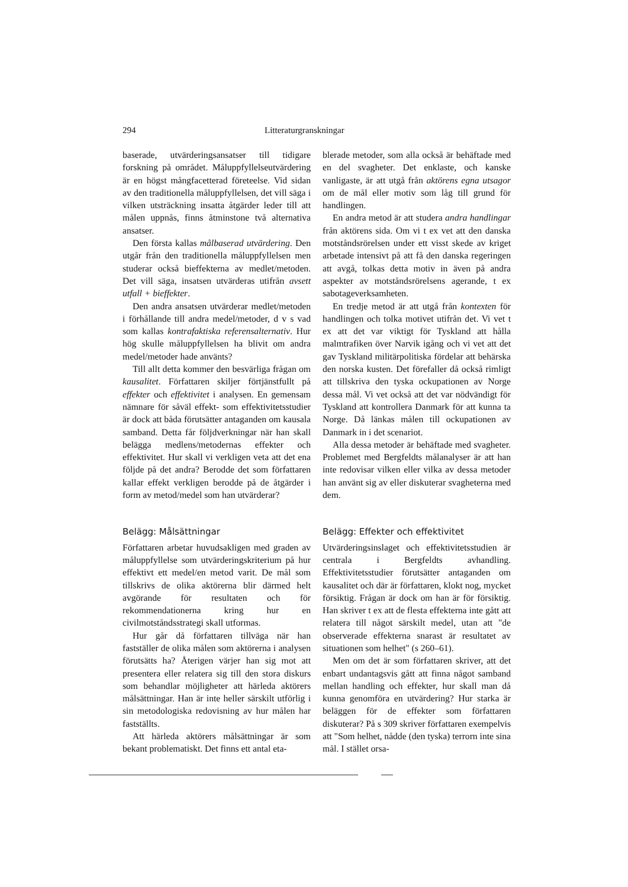294 Litteraturgranskningar
baserade, utvärderingsansatser till tidigare forskning på området. Måluppfyllelseutvärdering är en högst mångfacetterad företeelse. Vid sidan av den traditionella måluppfyllelsen, det vill säga i vilken utsträckning insatta åtgärder leder till att målen uppnås, finns åtminstone två alternativa ansatser.
Den första kallas målbaserad utvärdering. Den utgår från den traditionella måluppfyllelsen men studerar också bieffekterna av medlet/metoden. Det vill säga, insatsen utvärderas utifrån avsett utfall + bieffekter.
Den andra ansatsen utvärderar medlet/metoden i förhållande till andra medel/metoder, d v s vad som kallas kontrafaktiska referensalternativ. Hur hög skulle måluppfyllelsen ha blivit om andra medel/metoder hade använts?
Till allt detta kommer den besvärliga frågan om kausalitet. Författaren skiljer förtjänstfullt på effekter och effektivitet i analysen. En gemensam nämnare för såväl effekt- som effektivitetsstudier är dock att båda förutsätter antaganden om kausala samband. Detta får följdverkningar när han skall belägga medlens/metodernas effekter och effektivitet. Hur skall vi verkligen veta att det ena följde på det andra? Berodde det som författaren kallar effekt verkligen berodde på de åtgärder i form av metod/medel som han utvärderar?
Belägg: Målsättningar
Författaren arbetar huvudsakligen med graden av måluppfyllelse som utvärderingskriterium på hur effektivt ett medel/en metod varit. De mål som tillskrivs de olika aktörerna blir därmed helt avgörande för resultaten och för rekommendationerna kring hur en civilmotståndsstrategi skall utformas.
Hur går då författaren tillväga när han fastställer de olika målen som aktörerna i analysen förutsätts ha? Återigen värjer han sig mot att presentera eller relatera sig till den stora diskurs som behandlar möjligheter att härleda aktörers målsättningar. Han är inte heller särskilt utförlig i sin metodologiska redovisning av hur målen har fastställts.
Att härleda aktörers målsättningar är som bekant problematiskt. Det finns ett antal eta-
blerade metoder, som alla också är behäftade med en del svagheter. Det enklaste, och kanske vanligaste, är att utgå från aktörens egna utsagor om de mål eller motiv som låg till grund för handlingen.
En andra metod är att studera andra handlingar från aktörens sida. Om vi t ex vet att den danska motståndsrörelsen under ett visst skede av kriget arbetade intensivt på att få den danska regeringen att avgå, tolkas detta motiv in även på andra aspekter av motståndsrörelsens agerande, t ex sabotageverksamheten.
En tredje metod är att utgå från kontexten för handlingen och tolka motivet utifrån det. Vi vet t ex att det var viktigt för Tyskland att hålla malmtrafiken över Narvik igång och vi vet att det gav Tyskland militärpolitiska fördelar att behärska den norska kusten. Det förefaller då också rimligt att tillskriva den tyska ockupationen av Norge dessa mål. Vi vet också att det var nödvändigt för Tyskland att kontrollera Danmark för att kunna ta Norge. Då länkas målen till ockupationen av Danmark in i det scenariot.
Alla dessa metoder är behäftade med svagheter. Problemet med Bergfeldts målanalyser är att han inte redovisar vilken eller vilka av dessa metoder han använt sig av eller diskuterar svagheterna med dem.
Belägg: Effekter och effektivitet
Utvärderingsinslaget och effektivitetsstudien är centrala i Bergfeldts avhandling. Effektivitetsstudier förutsätter antaganden om kausalitet och där är författaren, klokt nog, mycket försiktig. Frågan är dock om han är för försiktig. Han skriver t ex att de flesta effekterna inte gått att relatera till något särskilt medel, utan att "de observerade effekterna snarast är resultatet av situationen som helhet" (s 260–61).
Men om det är som författaren skriver, att det enbart undantagsvis gått att finna något samband mellan handling och effekter, hur skall man då kunna genomföra en utvärdering? Hur starka är beläggen för de effekter som författaren diskuterar? På s 309 skriver författaren exempelvis att "Som helhet, nådde (den tyska) terrorn inte sina mål. I stället orsa-